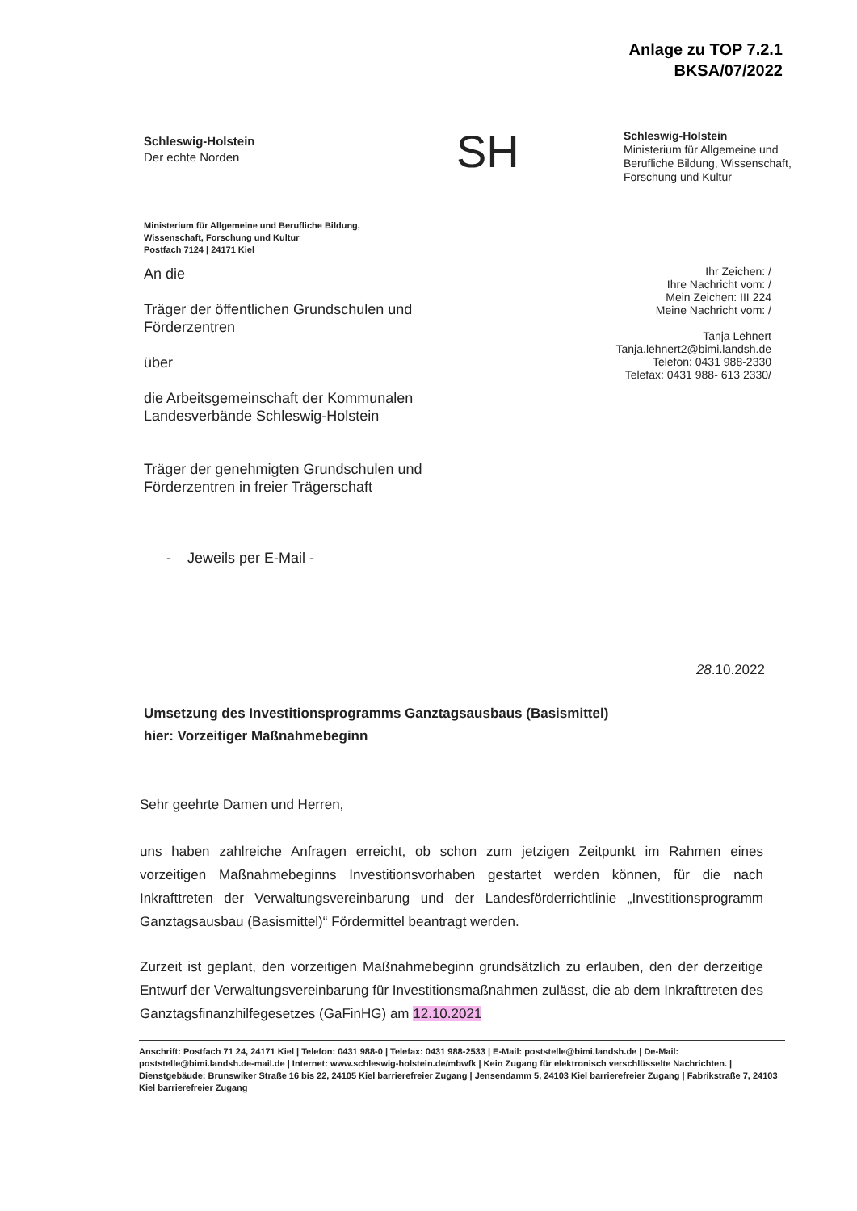Anlage zu TOP 7.2.1
BKSA/07/2022
Schleswig-Holstein
Der echte Norden
SH
Schleswig-Holstein
Ministerium für Allgemeine und
Berufliche Bildung, Wissenschaft,
Forschung und Kultur
Ministerium für Allgemeine und Berufliche Bildung,
Wissenschaft, Forschung und Kultur
Postfach 7124 | 24171 Kiel
An die
Träger der öffentlichen Grundschulen und
Förderzentren
über
die Arbeitsgemeinschaft der Kommunalen
Landesverbände Schleswig-Holstein
Träger der genehmigten Grundschulen und
Förderzentren in freier Trägerschaft
- Jeweils per E-Mail -
Ihr Zeichen: /
Ihre Nachricht vom: /
Mein Zeichen: III 224
Meine Nachricht vom: /
Tanja Lehnert
Tanja.lehnert2@bimi.landsh.de
Telefon: 0431 988-2330
Telefax: 0431 988- 613 2330/
28.10.2022
Umsetzung des Investitionsprogramms Ganztagsausbaus (Basismittel)
hier: Vorzeitiger Maßnahmebeginn
Sehr geehrte Damen und Herren,
uns haben zahlreiche Anfragen erreicht, ob schon zum jetzigen Zeitpunkt im Rahmen eines vorzeitigen Maßnahmebeginns Investitionsvorhaben gestartet werden können, für die nach Inkrafttreten der Verwaltungsvereinbarung und der Landesförderrichtlinie „Investitionsprogramm Ganztagsausbau (Basismittel)“ Fördermittel beantragt werden.
Zurzeit ist geplant, den vorzeitigen Maßnahmebeginn grundsätzlich zu erlauben, den der derzeitige Entwurf der Verwaltungsvereinbarung für Investitionsmaßnahmen zulässt, die ab dem Inkrafttreten des Ganztagsfinanzhilfegesetzes (GaFinHG) am 12.10.2021
Anschrift: Postfach 71 24, 24171 Kiel | Telefon: 0431 988-0 | Telefax: 0431 988-2533 | E-Mail: poststelle@bimi.landsh.de | De-Mail: poststelle@bimi.landsh.de-mail.de | Internet: www.schleswig-holstein.de/mbwfk | Kein Zugang für elektronisch verschlüsselte Nachrichten. | Dienstgebäude: Brunswiker Straße 16 bis 22, 24105 Kiel barrierefreier Zugang | Jensendamm 5, 24103 Kiel barrierefreier Zugang | Fabrikstraße 7, 24103 Kiel barrierefreier Zugang